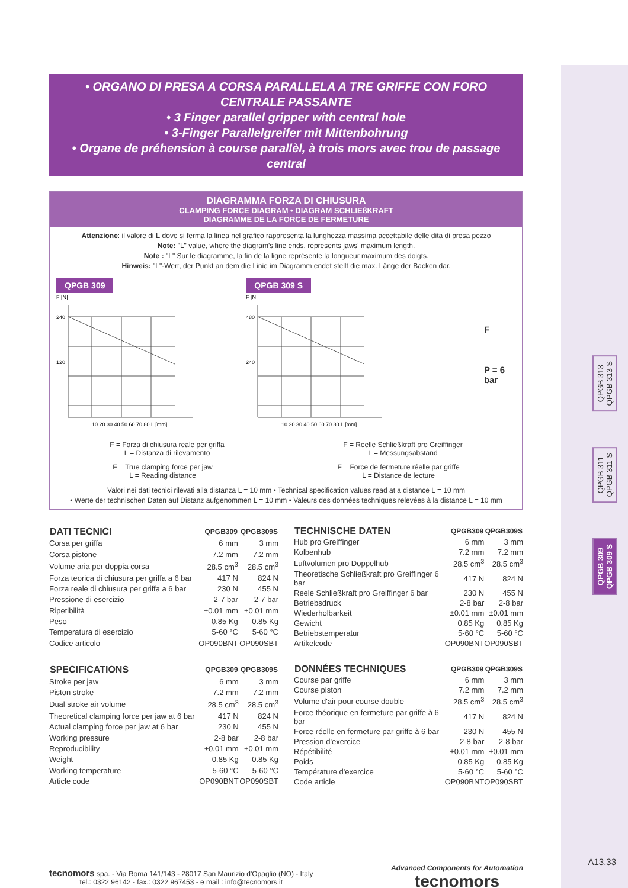QPGB 313
QPGB 313 S
QPGB 311
QPGB 311 S
QPGB 309
QPGB 309 S
• ORGANO DI PRESA A CORSA PARALLELA A TRE GRIFFE CON FORO CENTRALE PASSANTE
• 3 Finger parallel gripper with central hole
• 3-Finger Parallelgreifer mit Mittenbohrung
• Organe de préhension à course parallèl, à trois mors avec trou de passage central
DIAGRAMMA FORZA DI CHIUSURA
CLAMPING FORCE DIAGRAM • DIAGRAM SCHLIEßKRAFT
DIAGRAMME DE LA FORCE DE FERMETURE
Attenzione: il valore di L dove si ferma la linea nel grafico rappresenta la lunghezza massima accettabile delle dita di presa pezzo
Note: "L" value, where the diagram's line ends, represents jaws' maximum length.
Note : "L" Sur le diagramme, la fin de la ligne représente la longueur maximum des doigts.
Hinweis: "L"-Wert, der Punkt an dem die Linie im Diagramm endet stellt die max. Länge der Backen dar.
QPGB 309
F [N]
240
120
10 20 30 40 50 60 70 80 L [mm]
QPGB 309 S
F [N]
480
240
10 20 30 40 50 60 70 80 L [mm]
F
P = 6 bar
F = Forza di chiusura reale per griffa
L = Distanza di rilevamento
F = Reelle Schließkraft pro Greiffinger
L = Messungsabstand
F = True clamping force per jaw
L = Reading distance
F = Force de fermeture réelle par griffe
L = Distance de lecture
Valori nei dati tecnici rilevati alla distanza L = 10 mm • Technical specification values read at a distance L = 10 mm
• Werte der technischen Daten auf Distanz aufgenommen L = 10 mm • Valeurs des données techniques relevées à la distance L = 10 mm
| DATI TECNICI | QPGB309 | QPGB309S |
| --- | --- | --- |
| Corsa per griffa | 6 mm | 3 mm |
| Corsa pistone | 7.2 mm | 7.2 mm |
| Volume aria per doppia corsa | 28.5 cm<sup>3</sup> | 28.5 cm<sup>3</sup> |
| Forza teorica di chiusura per griffa a 6 bar | 417 N | 824 N |
| Forza reale di chiusura per griffa a 6 bar | 230 N | 455 N |
| Pressione di esercizio | 2-7 bar | 2-7 bar |
| Ripetibilità | ±0.01 mm | ±0.01 mm |
| Peso | 0.85 Kg | 0.85 Kg |
| Temperatura di esercizio | 5-60 °C | 5-60 °C |
| Codice articolo | OP090BNT | OP090SBT |
| TECHNISCHE DATEN | QPGB309 | QPGB309S |
| --- | --- | --- |
| Hub pro Greiffinger | 6 mm | 3 mm |
| Kolbenhub | 7.2 mm | 7.2 mm |
| Luftvolumen pro Doppelhub | 28.5 cm<sup>3</sup> | 28.5 cm<sup>3</sup> |
| Theoretische Schließkraft pro Greiffinger 6 bar | 417 N | 824 N |
| Reele Schließkraft pro Greiffinger 6 bar | 230 N | 455 N |
| Betriebsdruck | 2-8 bar | 2-8 bar |
| Wiederholbarkeit | ±0.01 mm | ±0.01 mm |
| Gewicht | 0.85 Kg | 0.85 Kg |
| Betriebstemperatur | 5-60 °C | 5-60 °C |
| Artikelcode | OP090BNT | OP090SBT |
| SPECIFICATIONS | QPGB309 | QPGB309S |
| --- | --- | --- |
| Stroke per jaw | 6 mm | 3 mm |
| Piston stroke | 7.2 mm | 7.2 mm |
| Dual stroke air volume | 28.5 cm<sup>3</sup> | 28.5 cm<sup>3</sup> |
| Theoretical clamping force per jaw at 6 bar | 417 N | 824 N |
| Actual clamping force per jaw at 6 bar | 230 N | 455 N |
| Working pressure | 2-8 bar | 2-8 bar |
| Reproducibility | ±0.01 mm | ±0.01 mm |
| Weight | 0.85 Kg | 0.85 Kg |
| Working temperature | 5-60 °C | 5-60 °C |
| Article code | OP090BNT | OP090SBT |
| DONNÉES TECHNIQUES | QPGB309 | QPGB309S |
| --- | --- | --- |
| Course par griffe | 6 mm | 3 mm |
| Course piston | 7.2 mm | 7.2 mm |
| Volume d'air pour course double | 28.5 cm<sup>3</sup> | 28.5 cm<sup>3</sup> |
| Force théorique en fermeture par griffe à 6 bar | 417 N | 824 N |
| Force réelle en fermeture par griffe à 6 bar | 230 N | 455 N |
| Pression d'exercice | 2-8 bar | 2-8 bar |
| Répétibilité | ±0.01 mm | ±0.01 mm |
| Poids | 0.85 Kg | 0.85 Kg |
| Température d'exercice | 5-60 °C | 5-60 °C |
| Code article | OP090BNT | OP090SBT |
tecnomors spa. - Via Roma 141/143 - 28017 San Maurizio d'Opaglio (NO) - Italy
tel.: 0322 96142 - fax.: 0322 967453 - e mail : info@tecnomors.it
Advanced Components for Automation
tecnomors
A13.33